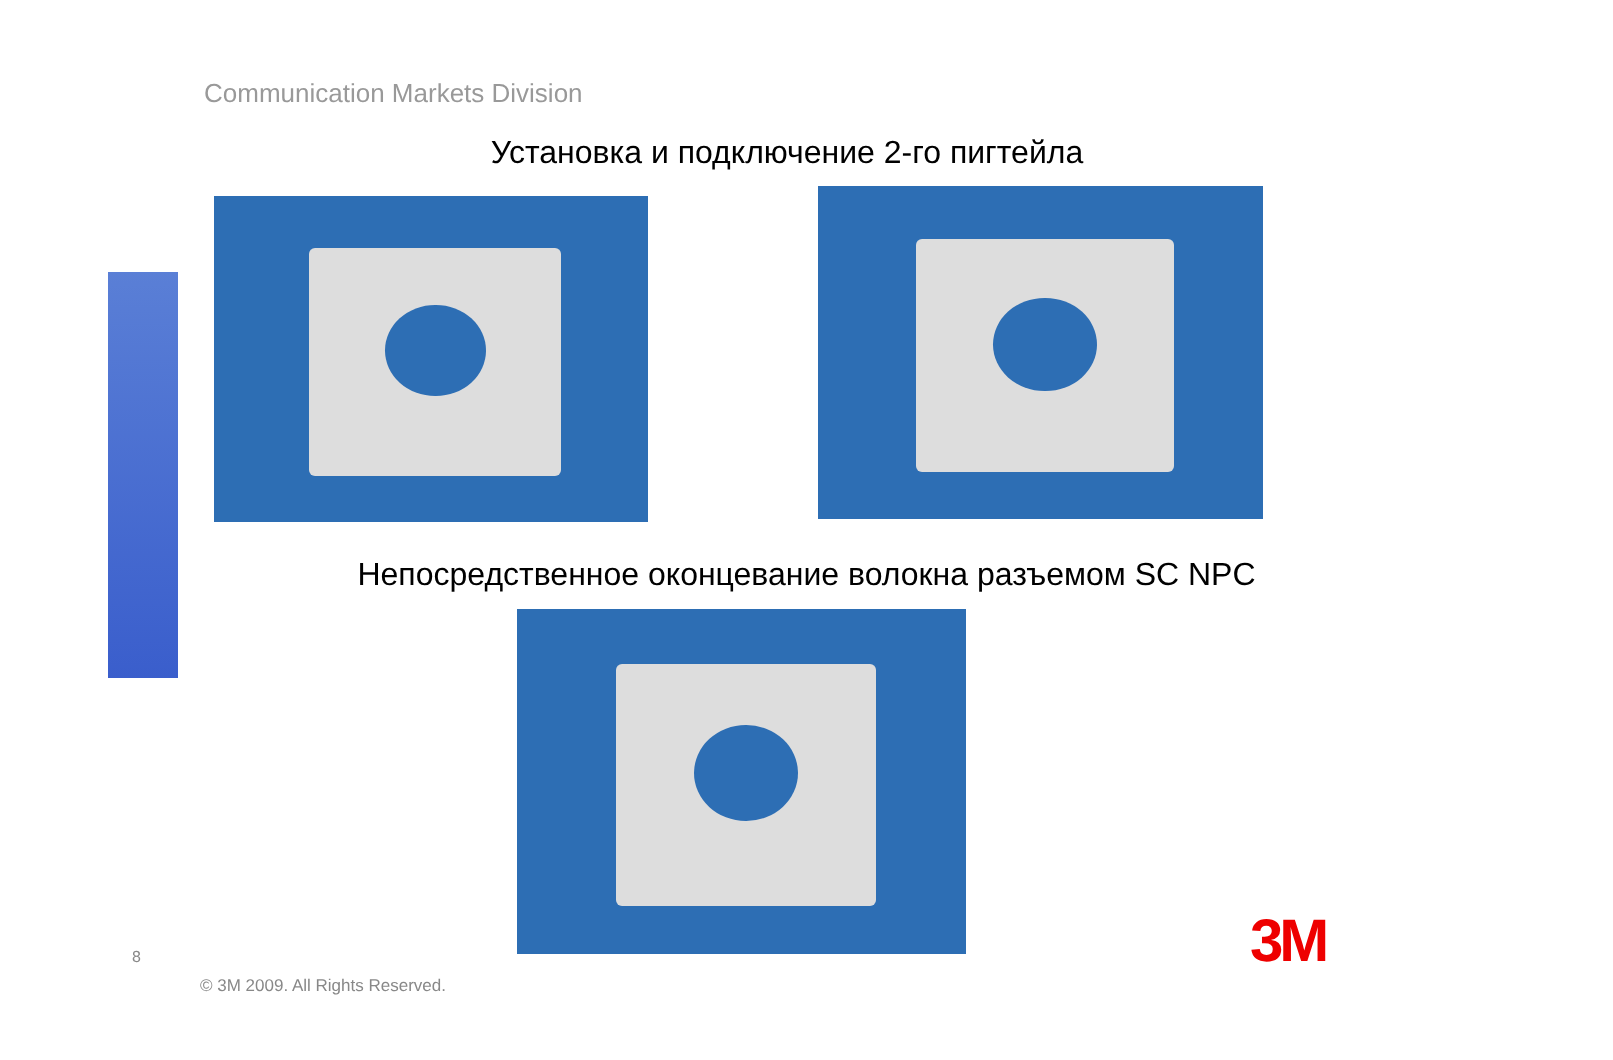Communication Markets Division
Установка и подключение 2-го пигтейла
Непосредственное оконцевание волокна разъемом SC NPC
8
© 3M 2009. All Rights Reserved.
3M